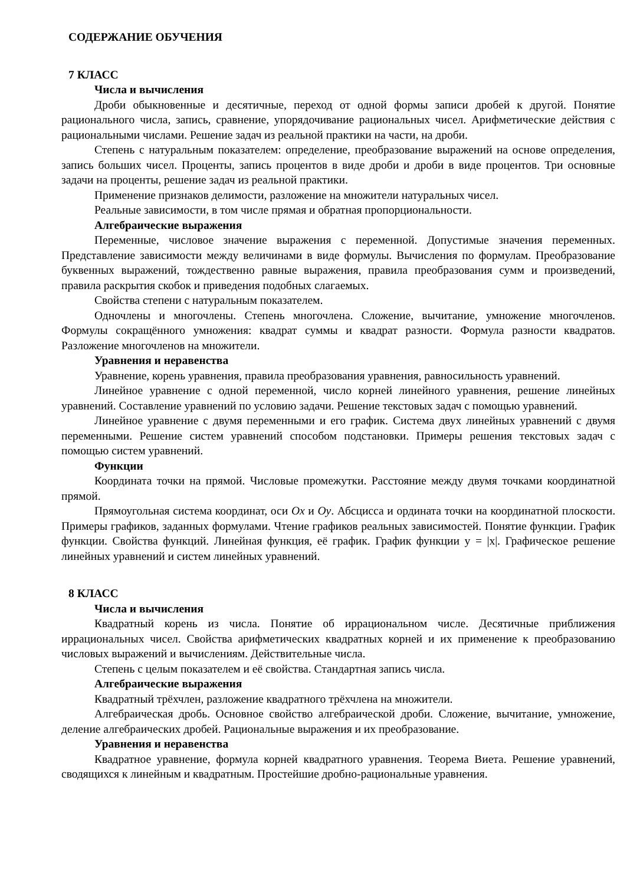СОДЕРЖАНИЕ ОБУЧЕНИЯ
7 КЛАСС
Числа и вычисления
Дроби обыкновенные и десятичные, переход от одной формы записи дробей к другой. Понятие рационального числа, запись, сравнение, упорядочивание рациональных чисел. Арифметические действия с рациональными числами. Решение задач из реальной практики на части, на дроби.
Степень с натуральным показателем: определение, преобразование выражений на основе определения, запись больших чисел. Проценты, запись процентов в виде дроби и дроби в виде процентов. Три основные задачи на проценты, решение задач из реальной практики.
Применение признаков делимости, разложение на множители натуральных чисел.
Реальные зависимости, в том числе прямая и обратная пропорциональности.
Алгебраические выражения
Переменные, числовое значение выражения с переменной. Допустимые значения переменных. Представление зависимости между величинами в виде формулы. Вычисления по формулам. Преобразование буквенных выражений, тождественно равные выражения, правила преобразования сумм и произведений, правила раскрытия скобок и приведения подобных слагаемых.
Свойства степени с натуральным показателем.
Одночлены и многочлены. Степень многочлена. Сложение, вычитание, умножение многочленов. Формулы сокращённого умножения: квадрат суммы и квадрат разности. Формула разности квадратов. Разложение многочленов на множители.
Уравнения и неравенства
Уравнение, корень уравнения, правила преобразования уравнения, равносильность уравнений.
Линейное уравнение с одной переменной, число корней линейного уравнения, решение линейных уравнений. Составление уравнений по условию задачи. Решение текстовых задач с помощью уравнений.
Линейное уравнение с двумя переменными и его график. Система двух линейных уравнений с двумя переменными. Решение систем уравнений способом подстановки. Примеры решения текстовых задач с помощью систем уравнений.
Функции
Координата точки на прямой. Числовые промежутки. Расстояние между двумя точками координатной прямой.
Прямоугольная система координат, оси Ox и Oy. Абсцисса и ордината точки на координатной плоскости. Примеры графиков, заданных формулами. Чтение графиков реальных зависимостей. Понятие функции. График функции. Свойства функций. Линейная функция, её график. График функции y = |x|. Графическое решение линейных уравнений и систем линейных уравнений.
8 КЛАСС
Числа и вычисления
Квадратный корень из числа. Понятие об иррациональном числе. Десятичные приближения иррациональных чисел. Свойства арифметических квадратных корней и их применение к преобразованию числовых выражений и вычислениям. Действительные числа.
Степень с целым показателем и её свойства. Стандартная запись числа.
Алгебраические выражения
Квадратный трёхчлен, разложение квадратного трёхчлена на множители.
Алгебраическая дробь. Основное свойство алгебраической дроби. Сложение, вычитание, умножение, деление алгебраических дробей. Рациональные выражения и их преобразование.
Уравнения и неравенства
Квадратное уравнение, формула корней квадратного уравнения. Теорема Виета. Решение уравнений, сводящихся к линейным и квадратным. Простейшие дробно-рациональные уравнения.